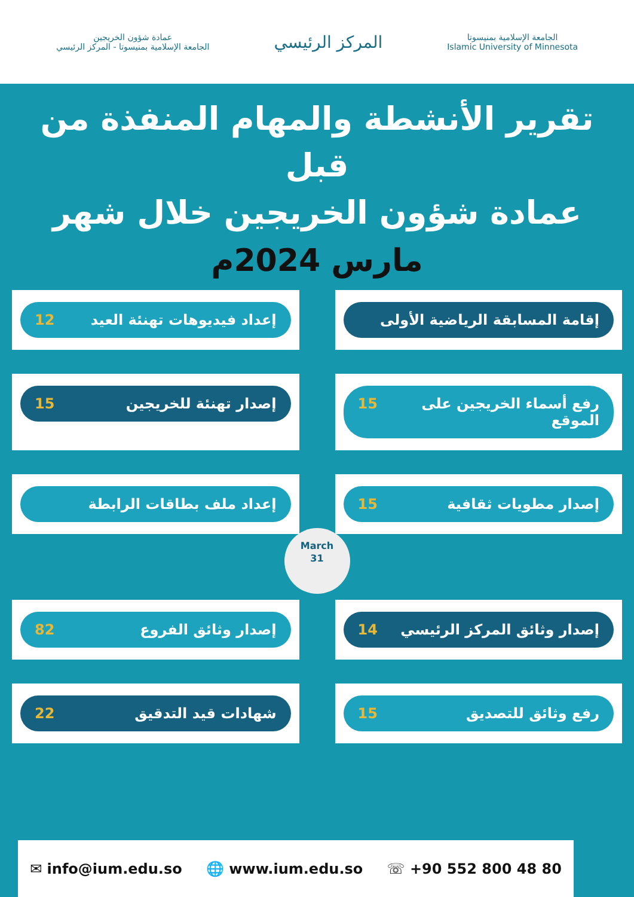الجامعة الإسلامية بمنيسوتا
Islamic University of Minnesota
المركز الرئيسي
عمادة شؤون الخريجين
الجامعة الإسلامية بمنيسوتا - المركز الرئيسي
تقرير الأنشطة والمهام المنفذة من قبل
عمادة شؤون الخريجين خلال شهر
مارس 2024م
إقامة المسابقة الرياضية الأولى
إعداد فيديوهات تهنئة العيد 12
رفع أسماء الخريجين على الموقع 15
إصدار تهنئة للخريجين 15
إصدار مطويات ثقافية 15
إعداد ملف بطاقات الرابطة
March
31
إصدار وثائق المركز الرئيسي 14
إصدار وثائق الفروع 82
رفع وثائق للتصديق 15
شهادات قيد التدقيق 22
✉ info@ium.edu.so 🌐 www.ium.edu.so ☏ +90 552 800 48 80